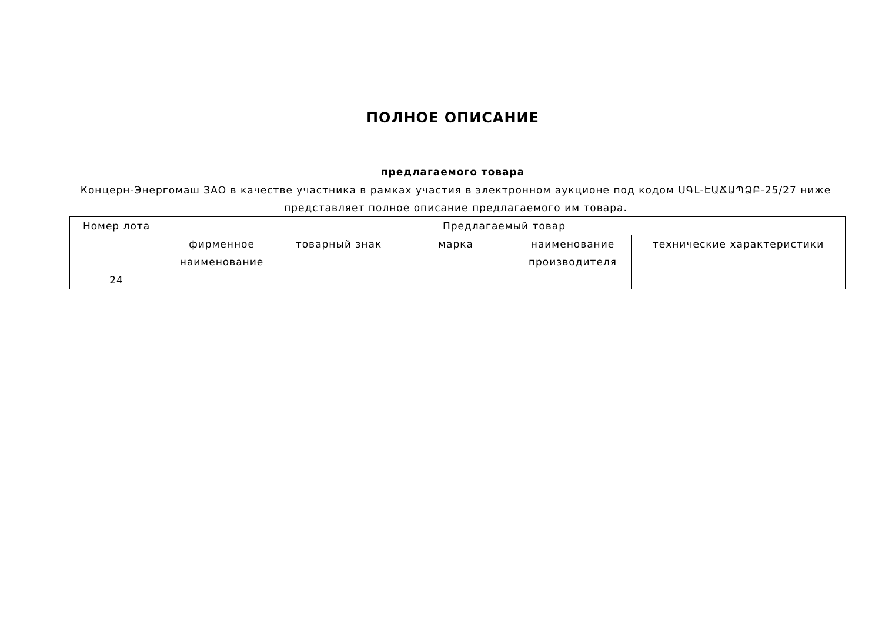ПОЛНОЕ ОПИСАНИЕ
предлагаемого товара
Концерн-Энергомаш ЗАО в качестве участника в рамках участия в электронном аукционе под кодом ՍԳԼ-ԷԱՃԱՊՁԲ-25/27 ниже представляет полное описание предлагаемого им товара.
| Номер лота | Предлагаемый товар | | | | |
| --- | --- | --- | --- | --- | --- |
| | фирменное наименование | товарный знак | марка | наименование производителя | технические характеристики |
| 24 | | | | | |